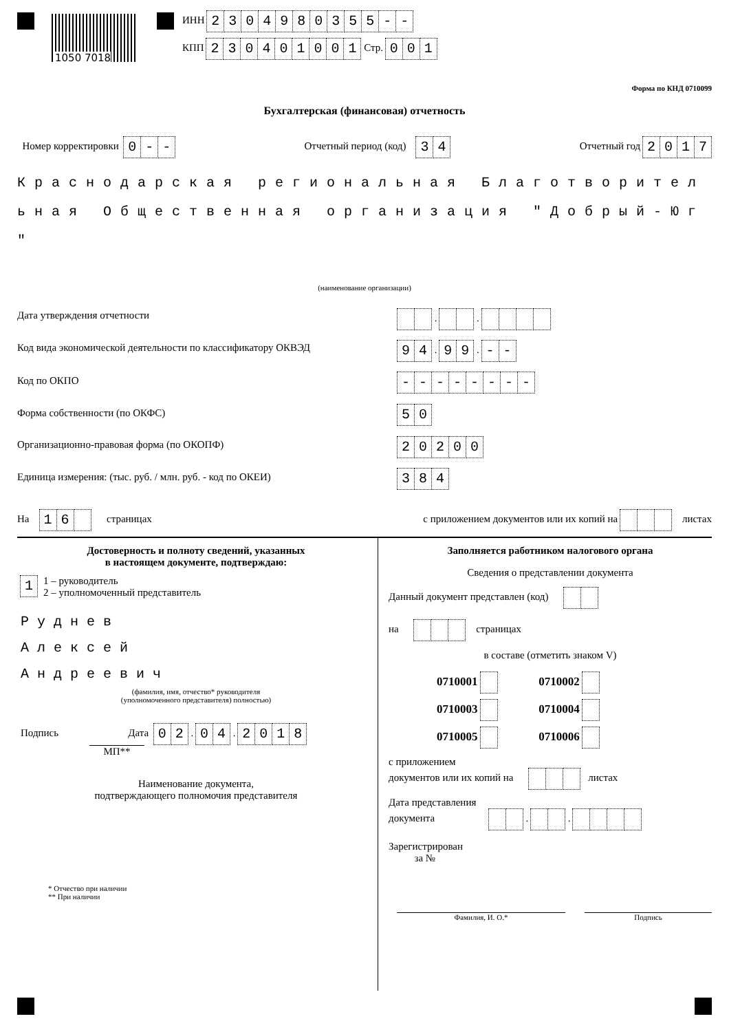1050 7018
ИНН 2304980355 - -
КПП 230401001 Стр. 001
Форма по КНД 0710099
Бухгалтерская (финансовая) отчетность
Номер корректировки 0 - -
Отчетный период (код) 34
Отчетный год 2017
Краснодарская региональная Благотворител
ьная Общественная организация "Добрый-Юг
"
(наименование организации)
Дата утверждения отчетности . .
Код вида экономической деятельности по классификатору ОКВЭД
94 . 99 . - -
Код по ОКПО - - - - - - - -
Форма собственности (по ОКФС) 50
Организационно-правовая форма (по ОКОПФ)
20200
Единица измерения: (тыс. руб. / млн. руб. - код по ОКЕИ)
384
На 16 страницах
с приложением документов или их копий на листах
Достоверность и полноту сведений, указанных
в настоящем документе, подтверждаю:
1
1 – руководитель
2 – уполномоченный представитель
Руднев
Алексей
Андреевич
(фамилия, имя, отчество* руководителя
(уполномоченного представителя) полностью)
Подпись Дата 02 . 04 . 2018
МП**
Наименование документа,
подтверждающего полномочия представителя
* Отчество при наличии
** При наличии
Заполняется работником налогового органа
Сведения о представлении документа
Данный документ представлен (код)
на страницах
в составе (отметить знаком V)
0710001 0710002
0710003 0710004
0710005 0710006
с приложением
документов или их копий на листах
Дата представления
документа . .
Зарегистрирован
за №
Фамилия, И. О.* Подпись